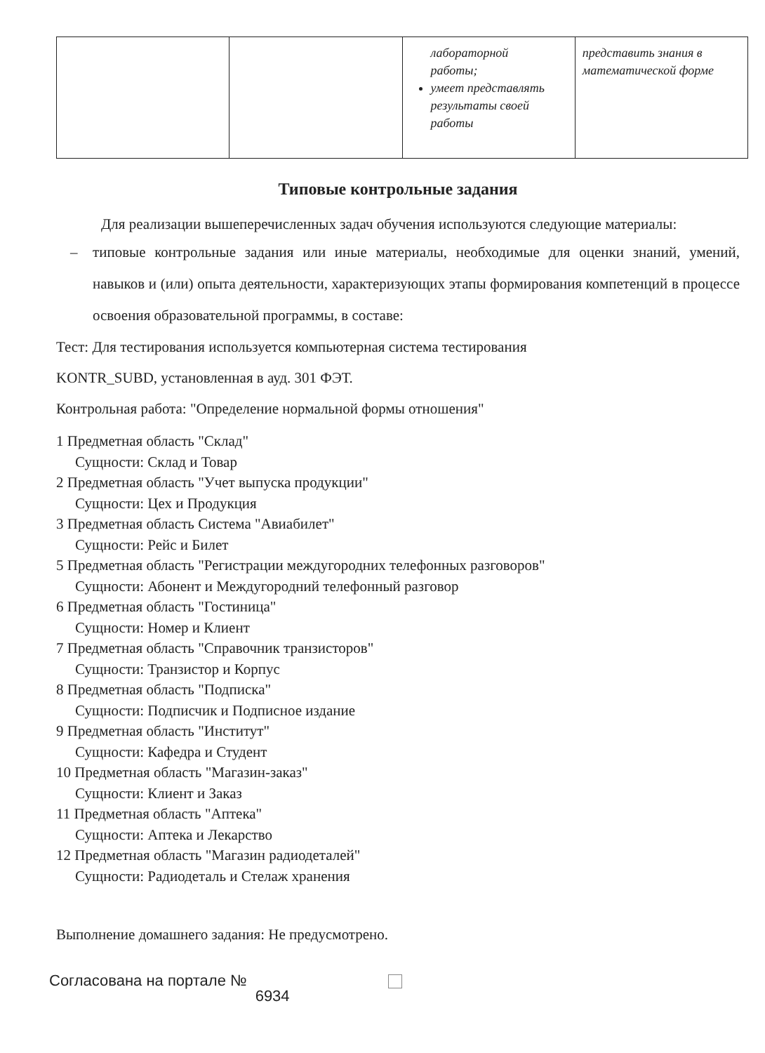| | | лабораторной работы; умеет представлять результаты своей работы | представить знания в математической форме |
Типовые контрольные задания
Для реализации вышеперечисленных задач обучения используются следующие материалы:
– типовые контрольные задания или иные материалы, необходимые для оценки знаний, умений, навыков и (или) опыта деятельности, характеризующих этапы формирования компетенций в процессе освоения образовательной программы, в составе:
Тест: Для тестирования используется компьютерная система тестирования
KONTR_SUBD, установленная в ауд. 301 ФЭТ.
Контрольная работа: "Определение нормальной формы отношения"
1 Предметная область "Склад"
Сущности: Склад и Товар
2 Предметная область "Учет выпуска продукции"
Сущности: Цех и Продукция
3 Предметная область Система "Авиабилет"
Сущности: Рейс и Билет
5 Предметная область "Регистрации междугородних телефонных разговоров"
Сущности: Абонент и Междугородний телефонный разговор
6 Предметная область "Гостиница"
Сущности: Номер и Клиент
7 Предметная область "Справочник транзисторов"
Сущности: Транзистор и Корпус
8 Предметная область "Подписка"
Сущности: Подписчик и Подписное издание
9 Предметная область "Институт"
Сущности: Кафедра и Студент
10 Предметная область "Магазин-заказ"
Сущности: Клиент и Заказ
11 Предметная область "Аптека"
Сущности: Аптека и Лекарство
12 Предметная область "Магазин радиодеталей"
Сущности: Радиодеталь и Стелаж хранения
Выполнение домашнего задания: Не предусмотрено.
Согласована на портале № 6934